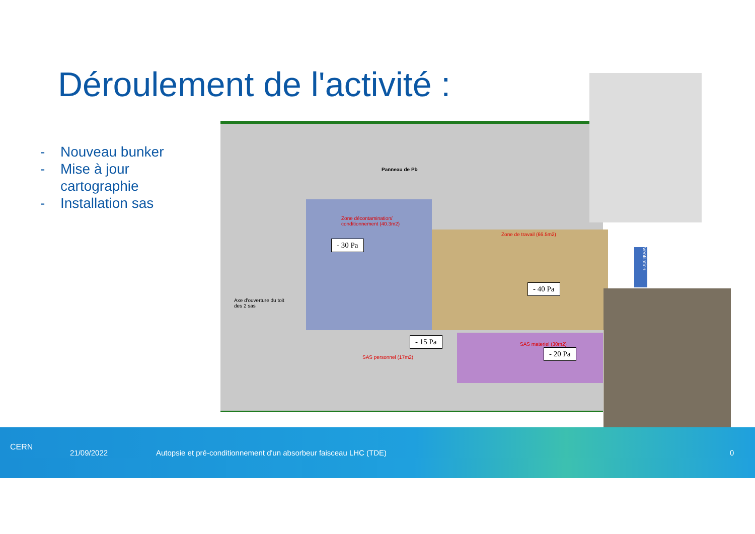Déroulement de l'activité :
- Nouveau bunker
- Mise à jour
cartographie
- Installation sas
Zone décontamination/
conditionnement (40.3m2)
Zone de travail (66.5m2)
Panneau de Pb
SAS personnel (17m2)
SAS materiel (30m2)
Axe d'ouverture du toit
des 2 sas
- 30 Pa
- 40 Pa
- 15 Pa
- 20 Pa
Ventilation
CERN
21/09/2022 Autopsie et pré-conditionnement d'un absorbeur faisceau LHC (TDE) 0